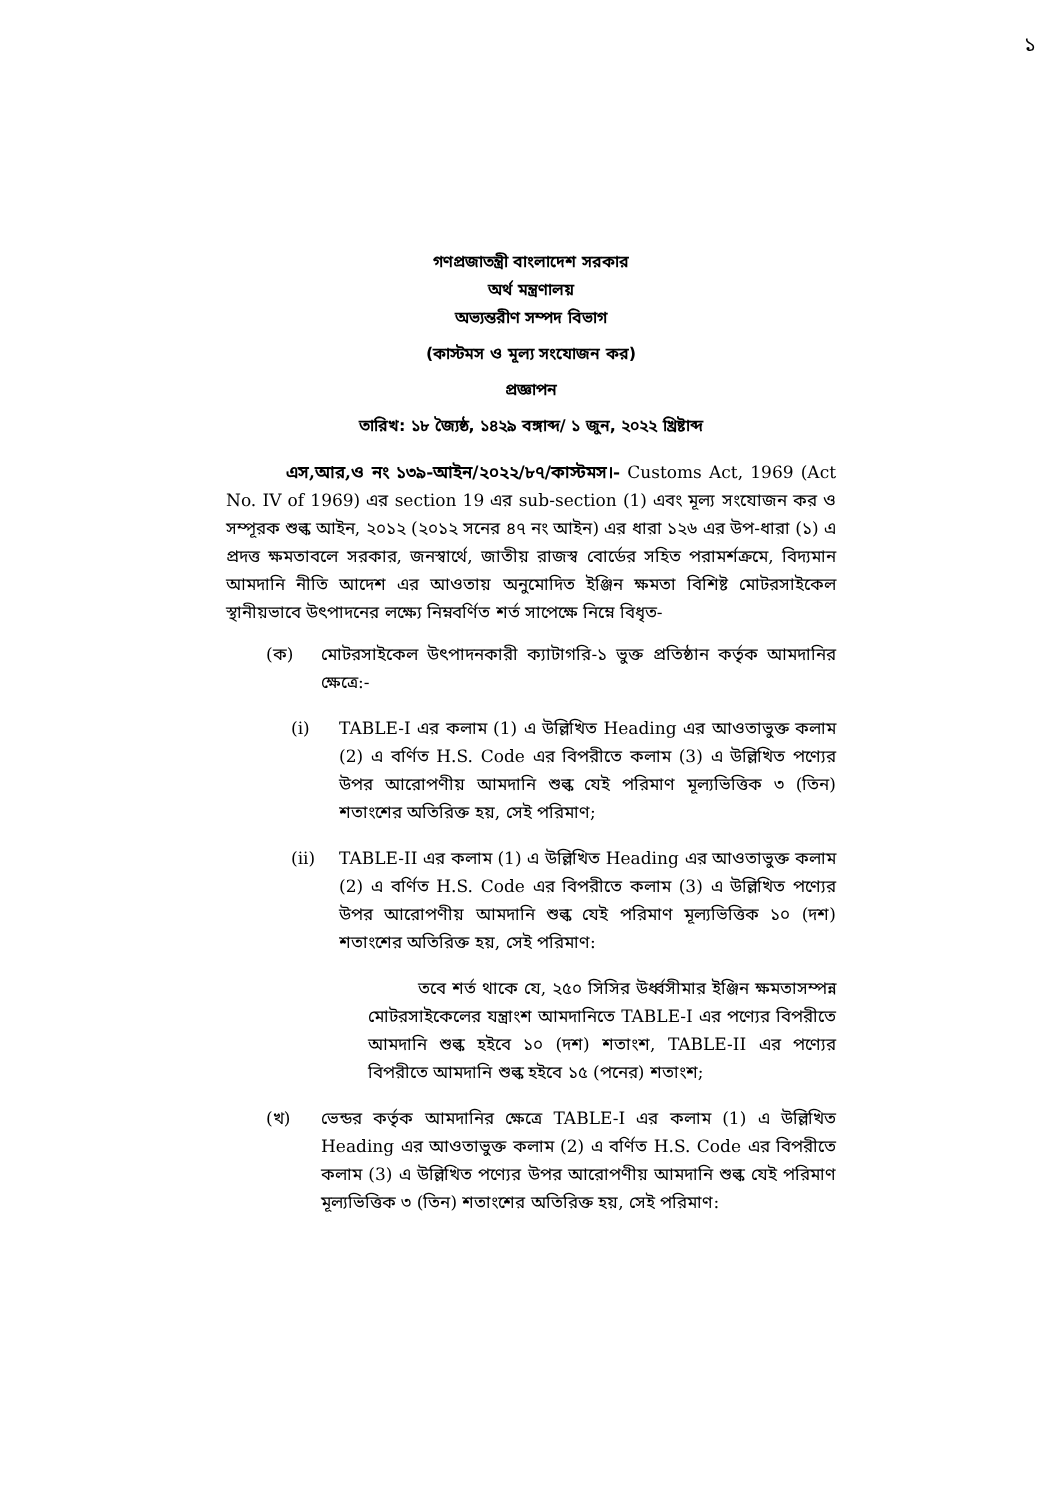১
গণপ্রজাতন্ত্রী বাংলাদেশ সরকার
অর্থ মন্ত্রণালয়
অভ্যন্তরীণ সম্পদ বিভাগ
(কাস্টমস ও মূল্য সংযোজন কর)
প্রজ্ঞাপন
তারিখ: ১৮ জ্যৈষ্ঠ, ১৪২৯ বঙ্গাব্দ/ ১ জুন, ২০২২ খ্রিষ্টাব্দ
এস,আর,ও নং ১৩৯-আইন/২০২২/৮৭/কাস্টমস।- Customs Act, 1969 (Act No. IV of 1969) এর section 19 এর sub-section (1) এবং মূল্য সংযোজন কর ও সম্পূরক শুল্ক আইন, ২০১২ (২০১২ সনের ৪৭ নং আইন) এর ধারা ১২৬ এর উপ-ধারা (১) এ প্রদত্ত ক্ষমতাবলে সরকার, জনস্বার্থে, জাতীয় রাজস্ব বোর্ডের সহিত পরামর্শক্রমে, বিদ্যমান আমদানি নীতি আদেশ এর আওতায় অনুমোদিত ইঞ্জিন ক্ষমতা বিশিষ্ট মোটরসাইকেল স্থানীয়ভাবে উৎপাদনের লক্ষ্যে নিম্নবর্ণিত শর্ত সাপেক্ষে নিম্নে বিধৃত-
(ক) মোটরসাইকেল উৎপাদনকারী ক্যাটাগরি-১ ভুক্ত প্রতিষ্ঠান কর্তৃক আমদানির ক্ষেত্রে:-
(i) TABLE-I এর কলাম (1) এ উল্লিখিত Heading এর আওতাভুক্ত কলাম (2) এ বর্ণিত H.S. Code এর বিপরীতে কলাম (3) এ উল্লিখিত পণ্যের উপর আরোপণীয় আমদানি শুল্ক যেই পরিমাণ মূল্যভিত্তিক ৩ (তিন) শতাংশের অতিরিক্ত হয়, সেই পরিমাণ;
(ii) TABLE-II এর কলাম (1) এ উল্লিখিত Heading এর আওতাভুক্ত কলাম (2) এ বর্ণিত H.S. Code এর বিপরীতে কলাম (3) এ উল্লিখিত পণ্যের উপর আরোপণীয় আমদানি শুল্ক যেই পরিমাণ মূল্যভিত্তিক ১০ (দশ) শতাংশের অতিরিক্ত হয়, সেই পরিমাণ:
তবে শর্ত থাকে যে, ২৫০ সিসির উর্ধ্বসীমার ইঞ্জিন ক্ষমতাসম্পন্ন মোটরসাইকেলের যন্ত্রাংশ আমদানিতে TABLE-I এর পণ্যের বিপরীতে আমদানি শুল্ক হইবে ১০ (দশ) শতাংশ, TABLE-II এর পণ্যের বিপরীতে আমদানি শুল্ক হইবে ১৫ (পনের) শতাংশ;
(খ) ভেন্ডর কর্তৃক আমদানির ক্ষেত্রে TABLE-I এর কলাম (1) এ উল্লিখিত Heading এর আওতাভুক্ত কলাম (2) এ বর্ণিত H.S. Code এর বিপরীতে কলাম (3) এ উল্লিখিত পণ্যের উপর আরোপণীয় আমদানি শুল্ক যেই পরিমাণ মূল্যভিত্তিক ৩ (তিন) শতাংশের অতিরিক্ত হয়, সেই পরিমাণ: